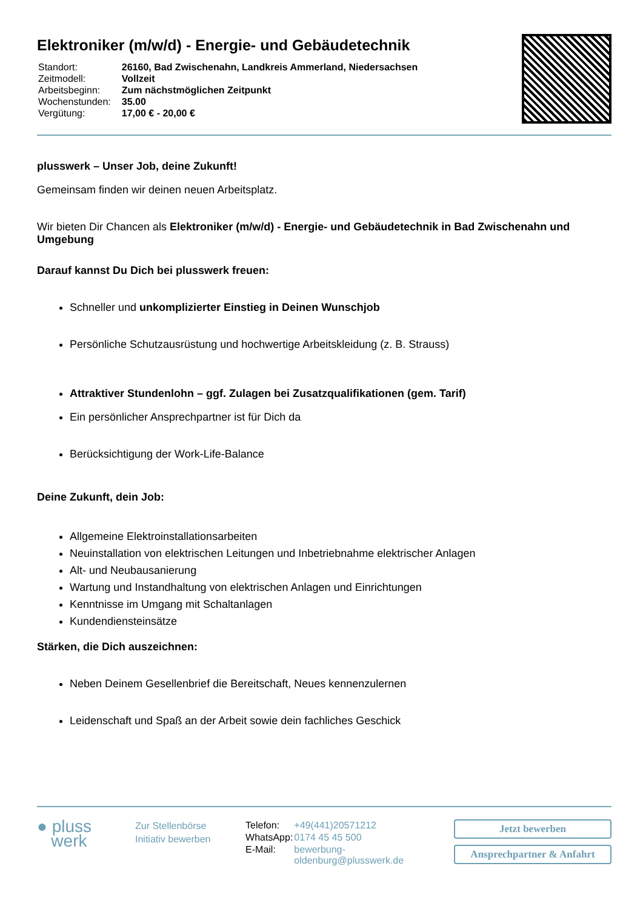Elektroniker (m/w/d) - Energie- und Gebäudetechnik
| Standort: | 26160, Bad Zwischenahn, Landkreis Ammerland, Niedersachsen |
| Zeitmodell: | Vollzeit |
| Arbeitsbeginn: | Zum nächstmöglichen Zeitpunkt |
| Wochenstunden: | 35.00 |
| Vergütung: | 17,00 € - 20,00 € |
plusswerk – Unser Job, deine Zukunft!
Gemeinsam finden wir deinen neuen Arbeitsplatz.
Wir bieten Dir Chancen als Elektroniker (m/w/d) - Energie- und Gebäudetechnik in Bad Zwischenahn und Umgebung
Darauf kannst Du Dich bei plusswerk freuen:
Schneller und unkomplizierter Einstieg in Deinen Wunschjob
Persönliche Schutzausrüstung und hochwertige Arbeitskleidung (z. B. Strauss)
Attraktiver Stundenlohn – ggf. Zulagen bei Zusatzqualifikationen (gem. Tarif)
Ein persönlicher Ansprechpartner ist für Dich da
Berücksichtigung der Work-Life-Balance
Deine Zukunft, dein Job:
Allgemeine Elektroinstallationsarbeiten
Neuinstallation von elektrischen Leitungen und Inbetriebnahme elektrischer Anlagen
Alt- und Neubausanierung
Wartung und Instandhaltung von elektrischen Anlagen und Einrichtungen
Kenntnisse im Umgang mit Schaltanlagen
Kundendiensteinsätze
Stärken, die Dich auszeichnen:
Neben Deinem Gesellenbrief die Bereitschaft, Neues kennenzulernen
Leidenschaft und Spaß an der Arbeit sowie dein fachliches Geschick
● pluss
werk
Zur Stellenbörse
Initiativ bewerben
| Telefon: | +49(441)20571212 |
| WhatsApp: | 0174 45 45 500 |
| E-Mail: | bewerbung-oldenburg@plusswerk.de |
Jetzt bewerben
Ansprechpartner & Anfahrt